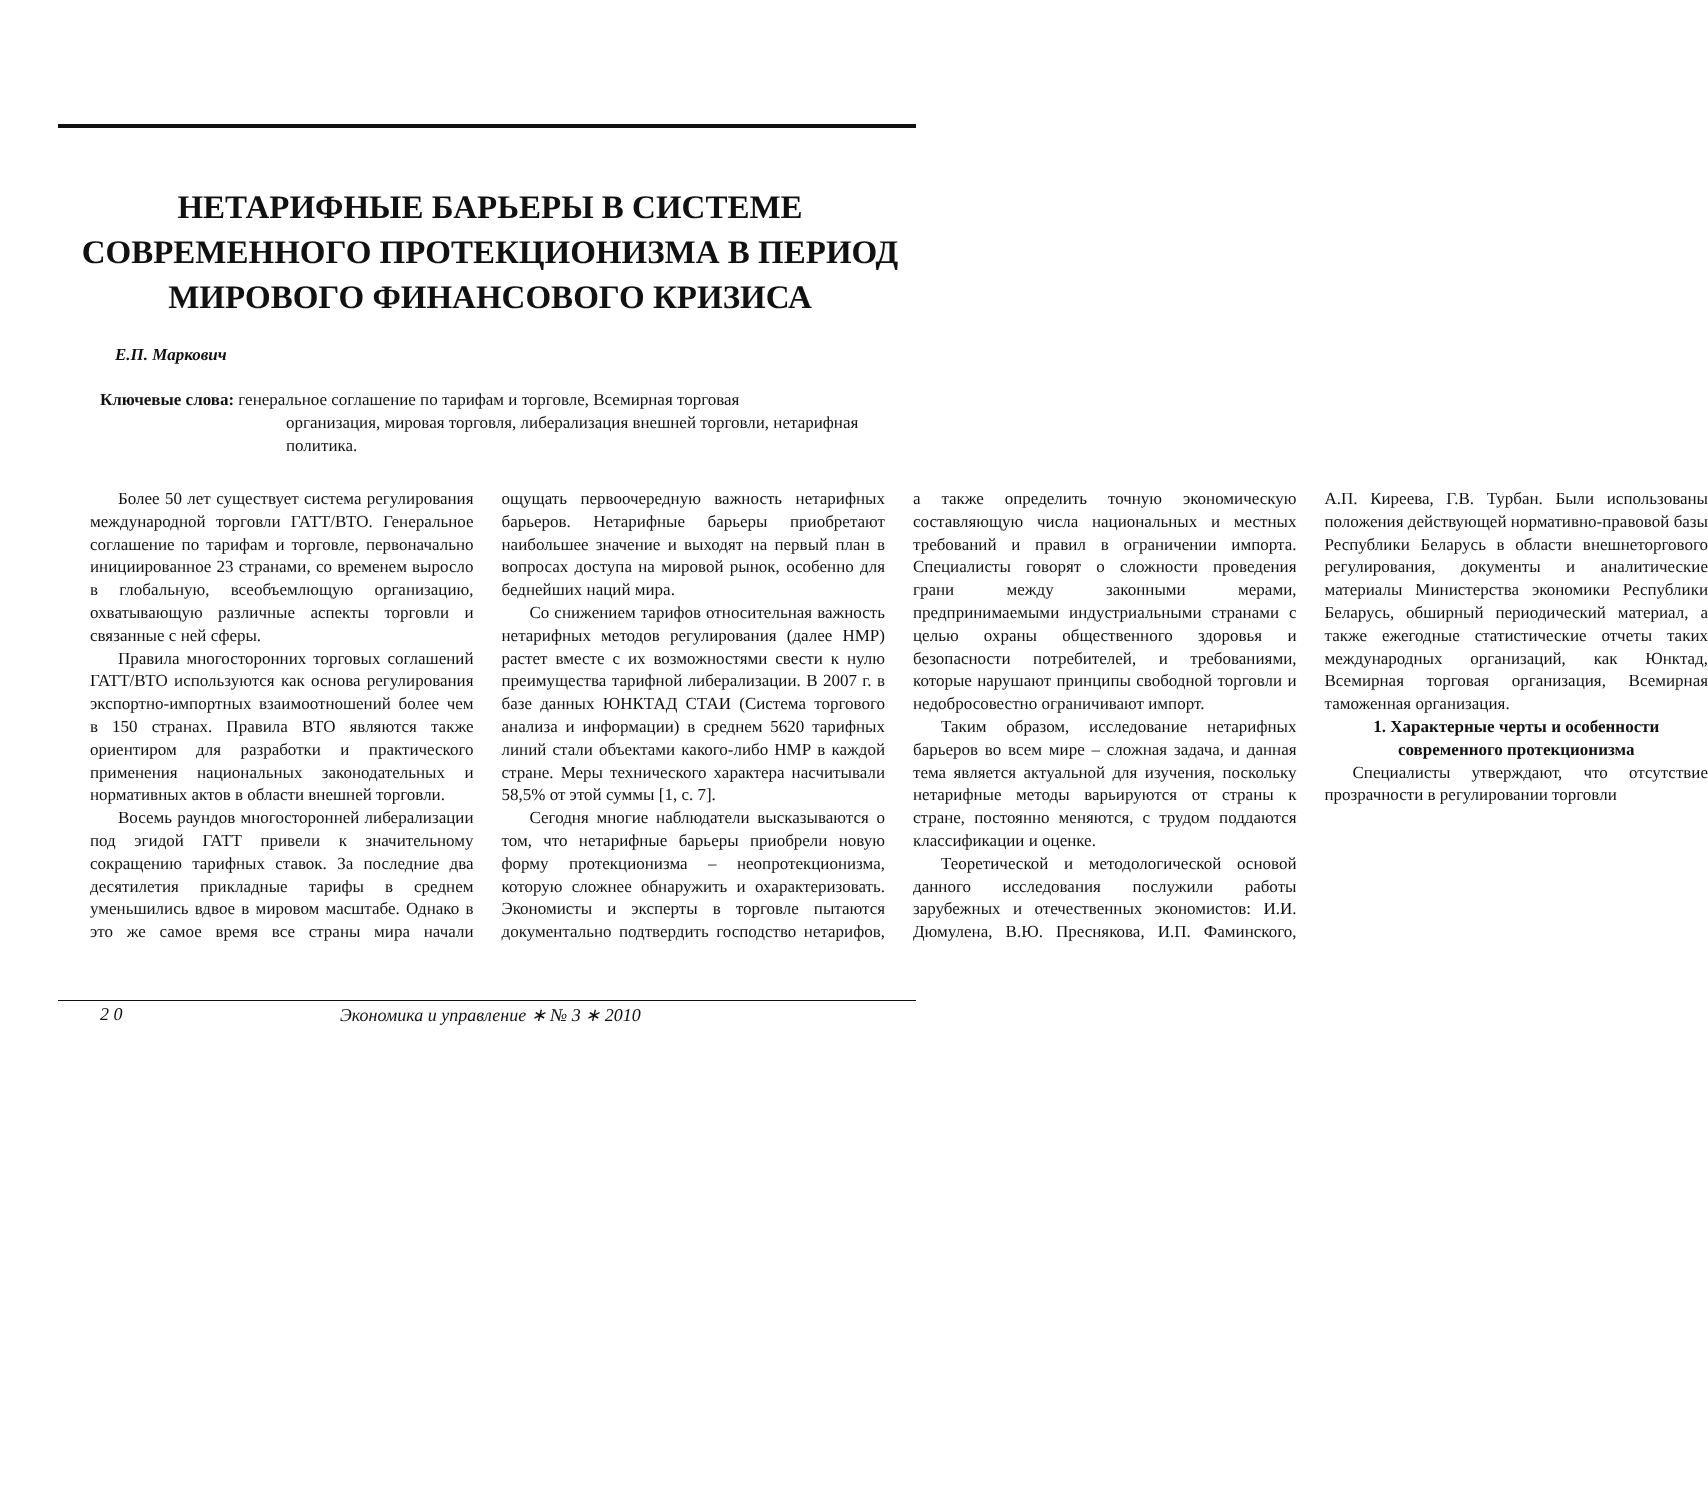НЕТАРИФНЫЕ БАРЬЕРЫ В СИСТЕМЕ
СОВРЕМЕННОГО ПРОТЕКЦИОНИЗМА В ПЕРИОД
МИРОВОГО ФИНАНСОВОГО КРИЗИСА
Е.П. Маркович
Ключевые слова: генеральное соглашение по тарифам и торговле, Всемирная торговая
организация, мировая торговля, либерализация внешней торговли, нетарифная политика.
Более 50 лет существует система регулирования международной торговли ГАТТ/ВТО. Генеральное соглашение по тарифам и торговле, первоначально инициированное 23 странами, со временем выросло в глобальную, всеобъемлющую организацию, охватывающую различные аспекты торговли и связанные с ней сферы.
Правила многосторонних торговых соглашений ГАТТ/ВТО используются как основа регулирования экспортно-импортных взаимоотношений более чем в 150 странах. Правила ВТО являются также ориентиром для разработки и практического применения национальных законодательных и нормативных актов в области внешней торговли.
Восемь раундов многосторонней либерализации под эгидой ГАТТ привели к значительному сокращению тарифных ставок. За последние два десятилетия прикладные тарифы в среднем уменьшились вдвое в мировом масштабе. Однако в это же самое время все страны мира начали ощущать первоочередную важность нетарифных барьеров. Нетарифные барьеры приобретают наибольшее значение и выходят на первый план в вопросах доступа на мировой рынок, особенно для беднейших наций мира.
Со снижением тарифов относительная важность нетарифных методов регулирования (далее НМР) растет вместе с их возможностями свести к нулю преимущества тарифной либерализации. В 2007 г. в базе данных ЮНКТАД СТАИ (Система торгового анализа и информации) в среднем 5620 тарифных линий стали объектами какого-либо НМР в каждой стране. Меры технического характера насчитывали 58,5% от этой суммы [1, с. 7].
Сегодня многие наблюдатели высказываются о том, что нетарифные барьеры приобрели новую форму протекционизма – неопротекционизма, которую сложнее обнаружить и охарактеризовать. Экономисты и эксперты в торговле пытаются документально подтвердить господство нетарифов, а также определить точную экономическую составляющую числа национальных и местных требований и правил в ограничении импорта. Специалисты говорят о сложности проведения грани между законными мерами, предпринимаемыми индустриальными странами с целью охраны общественного здоровья и безопасности потребителей, и требованиями, которые нарушают принципы свободной торговли и недобросовестно ограничивают импорт.
Таким образом, исследование нетарифных барьеров во всем мире – сложная задача, и данная тема является актуальной для изучения, поскольку нетарифные методы варьируются от страны к стране, постоянно меняются, с трудом поддаются классификации и оценке.
Теоретической и методологической основой данного исследования послужили работы зарубежных и отечественных экономистов: И.И. Дюмулена, В.Ю. Преснякова, И.П. Фаминского, А.П. Киреева, Г.В. Турбан. Были использованы положения действующей нормативно-правовой базы Республики Беларусь в области внешнеторгового регулирования, документы и аналитические материалы Министерства экономики Республики Беларусь, обширный периодический материал, а также ежегодные статистические отчеты таких международных организаций, как Юнктад, Всемирная торговая организация, Всемирная таможенная организация.
1. Характерные черты и особенности современного протекционизма
Специалисты утверждают, что отсутствие прозрачности в регулировании торговли
2 0 Экономика и управление ∗ № 3 ∗ 2010